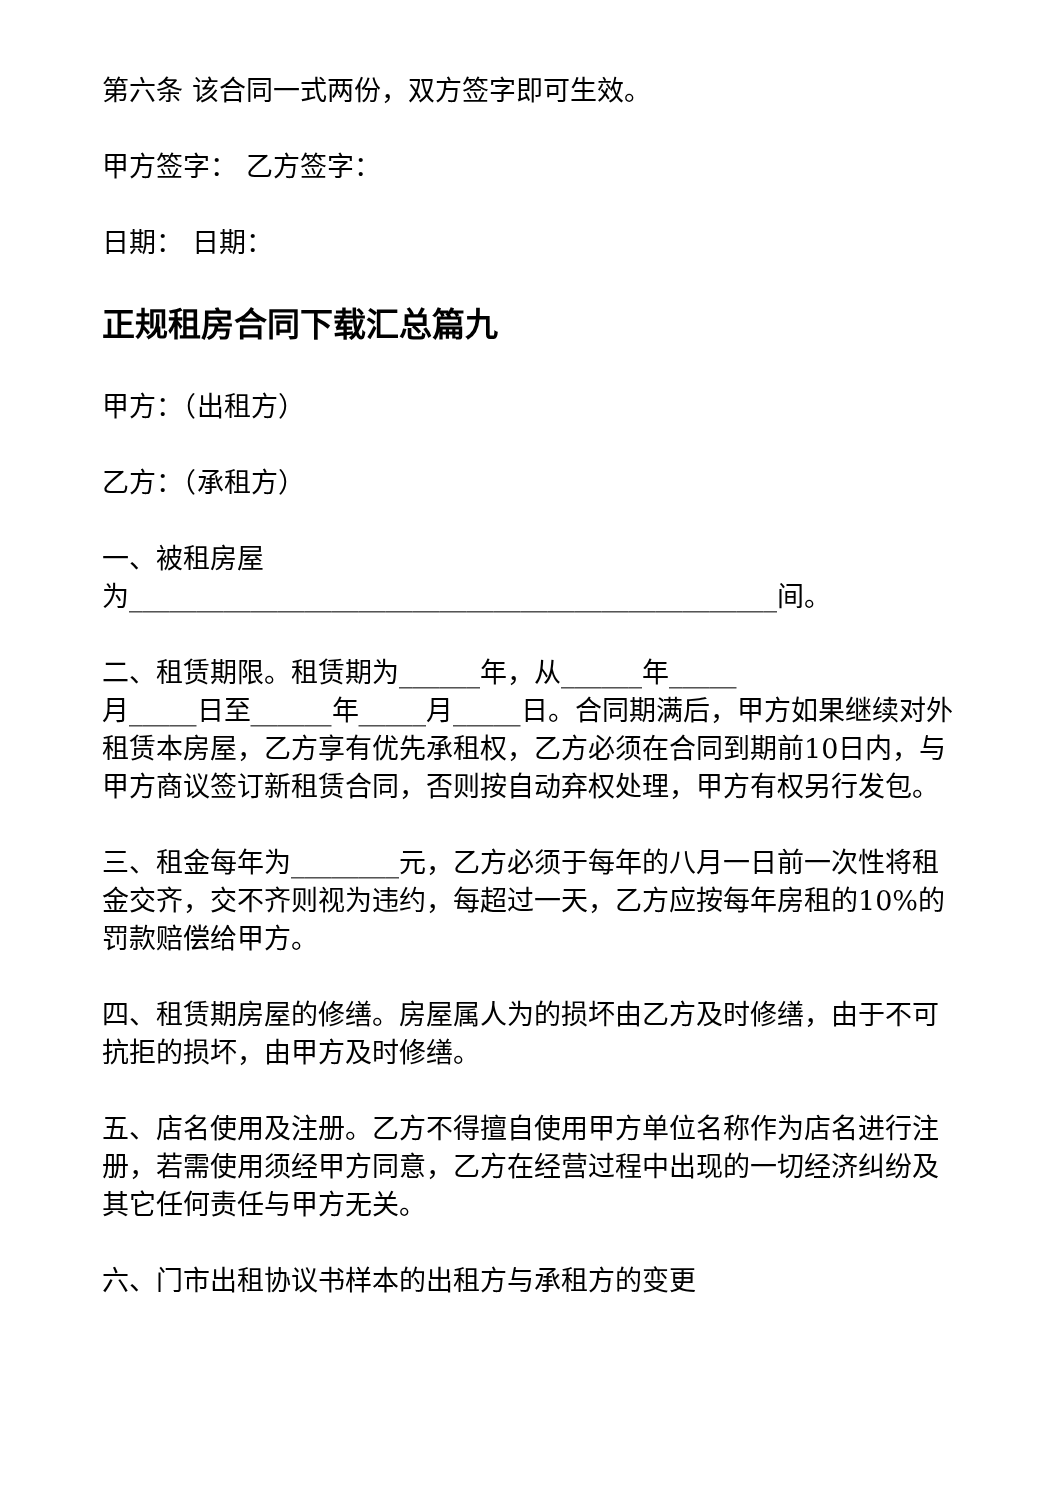第六条 该合同一式两份，双方签字即可生效。
甲方签字： 乙方签字：
日期： 日期：
正规租房合同下载汇总篇九
甲方：（出租方）
乙方：（承租方）
一、被租房屋
为________________________________________________间。
二、租赁期限。租赁期为______年，从______年_____
月_____日至______年_____月_____日。合同期满后，甲方如果继续对外租赁本房屋，乙方享有优先承租权，乙方必须在合同到期前10日内，与甲方商议签订新租赁合同，否则按自动弃权处理，甲方有权另行发包。
三、租金每年为________元，乙方必须于每年的八月一日前一次性将租金交齐，交不齐则视为违约，每超过一天，乙方应按每年房租的10%的罚款赔偿给甲方。
四、租赁期房屋的修缮。房屋属人为的损坏由乙方及时修缮，由于不可抗拒的损坏，由甲方及时修缮。
五、店名使用及注册。乙方不得擅自使用甲方单位名称作为店名进行注册，若需使用须经甲方同意，乙方在经营过程中出现的一切经济纠纷及其它任何责任与甲方无关。
六、门市出租协议书样本的出租方与承租方的变更